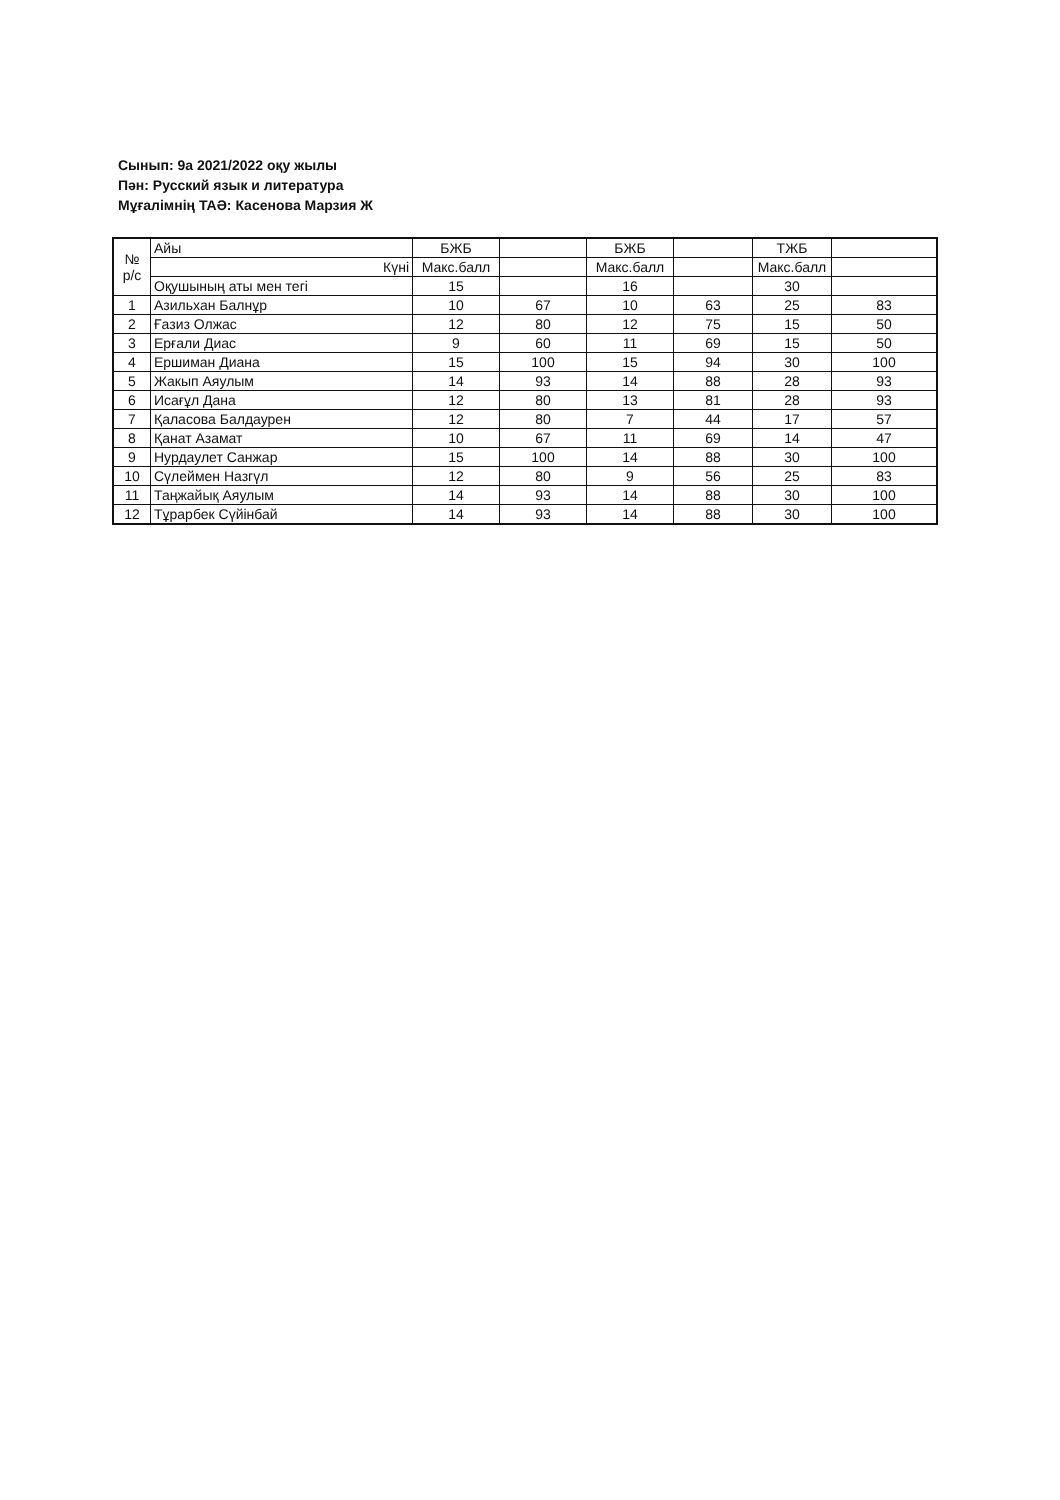Сынып: 9а 2021/2022 оқу жылы
Пән: Русский язык и литература
Мұғалімнің ТАӘ: Касенова Марзия Ж
| № р/с | Айы | БЖБ | | БЖБ | | ТЖБ | |
| | Күні | Макс.балл | | Макс.балл | | Макс.балл | |
| | Оқушының аты мен тегі | 15 | | 16 | | 30 | |
| 1 | Азильхан Балнұр | 10 | 67 | 10 | 63 | 25 | 83 |
| 2 | Ғазиз Олжас | 12 | 80 | 12 | 75 | 15 | 50 |
| 3 | Ерғали Диас | 9 | 60 | 11 | 69 | 15 | 50 |
| 4 | Ершиман Диана | 15 | 100 | 15 | 94 | 30 | 100 |
| 5 | Жакып Аяулым | 14 | 93 | 14 | 88 | 28 | 93 |
| 6 | Исағұл Дана | 12 | 80 | 13 | 81 | 28 | 93 |
| 7 | Қаласова Балдаурен | 12 | 80 | 7 | 44 | 17 | 57 |
| 8 | Қанат Азамат | 10 | 67 | 11 | 69 | 14 | 47 |
| 9 | Нурдаулет Санжар | 15 | 100 | 14 | 88 | 30 | 100 |
| 10 | Сүлеймен Назгүл | 12 | 80 | 9 | 56 | 25 | 83 |
| 11 | Таңжайық Аяулым | 14 | 93 | 14 | 88 | 30 | 100 |
| 12 | Тұрарбек Сүйінбай | 14 | 93 | 14 | 88 | 30 | 100 |